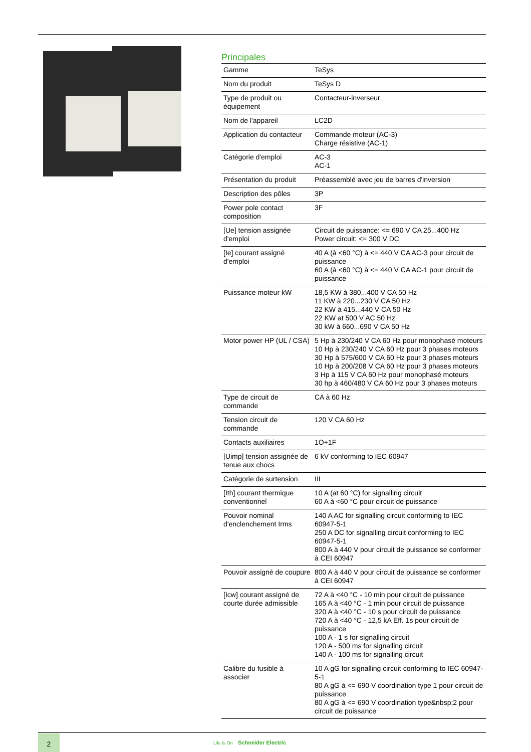Principales
| Gamme | TeSys |
| Nom du produit | TeSys D |
| Type de produit ou équipement | Contacteur-inverseur |
| Nom de l'appareil | LC2D |
| Application du contacteur | Commande moteur (AC-3) Charge résistive (AC-1) |
| Catégorie d'emploi | AC-3 AC-1 |
| Présentation du produit | Préassemblé avec jeu de barres d'inversion |
| Description des pôles | 3P |
| Power pole contact composition | 3F |
| [Ue] tension assignée d'emploi | Circuit de puissance: <= 690 V CA 25...400 Hz Power circuit: <= 300 V DC |
| [Ie] courant assigné d'emploi | 40 A (à <60 °C) à <= 440 V CA AC-3 pour circuit de puissance 60 A (à <60 °C) à <= 440 V CA AC-1 pour circuit de puissance |
| Puissance moteur kW | 18,5 KW à 380...400 V CA 50 Hz 11 KW à 220...230 V CA 50 Hz 22 KW à 415...440 V CA 50 Hz 22 KW at 500 V AC 50 Hz 30 kW à 660...690 V CA 50 Hz |
| Motor power HP (UL / CSA) | 5 Hp à 230/240 V CA 60 Hz pour monophasé moteurs 10 Hp à 230/240 V CA 60 Hz pour 3 phases moteurs 30 Hp à 575/600 V CA 60 Hz pour 3 phases moteurs 10 Hp à 200/208 V CA 60 Hz pour 3 phases moteurs 3 Hp à 115 V CA 60 Hz pour monophasé moteurs 30 hp à 460/480 V CA 60 Hz pour 3 phases moteurs |
| Type de circuit de commande | CA à 60 Hz |
| Tension circuit de commande | 120 V CA 60 Hz |
| Contacts auxiliaires | 1O+1F |
| [Uimp] tension assignée de tenue aux chocs | 6 kV conforming to IEC 60947 |
| Catégorie de surtension | III |
| [Ith] courant thermique conventionnel | 10 A (at 60 °C) for signalling circuit 60 A à <60 °C pour circuit de puissance |
| Pouvoir nominal d'enclenchement Irms | 140 A AC for signalling circuit conforming to IEC 60947-5-1 250 A DC for signalling circuit conforming to IEC 60947-5-1 800 A à 440 V pour circuit de puissance se conformer à CEI 60947 |
| Pouvoir assigné de coupure | 800 A à 440 V pour circuit de puissance se conformer à CEI 60947 |
| [Icw] courant assigné de courte durée admissible | 72 A à <40 °C - 10 min pour circuit de puissance 165 A à <40 °C - 1 min pour circuit de puissance 320 A à <40 °C - 10 s pour circuit de puissance 720 A à <40 °C - 12,5 kA Eff. 1s pour circuit de puissance 100 A - 1 s for signalling circuit 120 A - 500 ms for signalling circuit 140 A - 100 ms for signalling circuit |
| Calibre du fusible à associer | 10 A gG for signalling circuit conforming to IEC 60947-5-1 80 A gG à <= 690 V coordination type 1 pour circuit de puissance 80 A gG à <= 690 V coordination type&nbsp;2 pour circuit de puissance |
2
Life Is On Schneider Electric